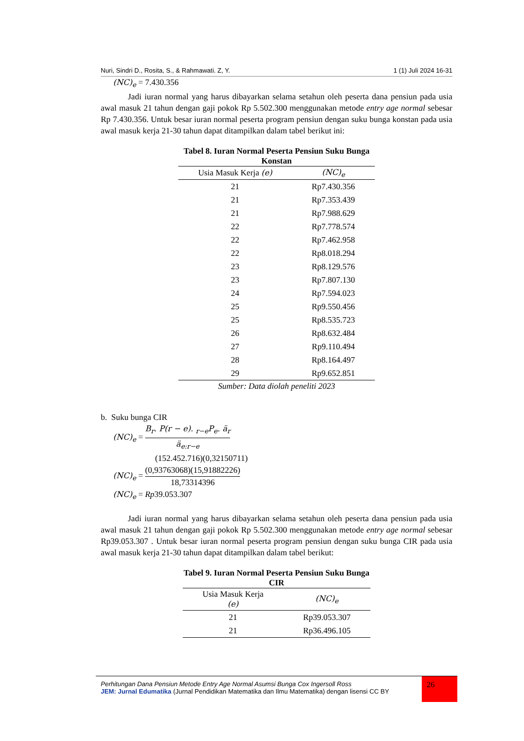Nuri, Sindri D., Rosita, S., & Rahmawati. Z, Y. 1 (1) Juli 2024 16-31
(NC)<sub>e</sub> = 7.430.356
Jadi iuran normal yang harus dibayarkan selama setahun oleh peserta dana pensiun pada usia awal masuk 21 tahun dengan gaji pokok Rp 5.502.300 menggunakan metode entry age normal sebesar Rp 7.430.356. Untuk besar iuran normal peserta program pensiun dengan suku bunga konstan pada usia awal masuk kerja 21-30 tahun dapat ditampilkan dalam tabel berikut ini:
Tabel 8. Iuran Normal Peserta Pensiun Suku Bunga Konstan
| Usia Masuk Kerja (e) | (NC)<sub>e</sub> |
| --- | --- |
| 21 | Rp7.430.356 |
| 21 | Rp7.353.439 |
| 21 | Rp7.988.629 |
| 22 | Rp7.778.574 |
| 22 | Rp7.462.958 |
| 22 | Rp8.018.294 |
| 23 | Rp8.129.576 |
| 23 | Rp7.807.130 |
| 24 | Rp7.594.023 |
| 25 | Rp9.550.456 |
| 25 | Rp8.535.723 |
| 26 | Rp8.632.484 |
| 27 | Rp9.110.494 |
| 28 | Rp8.164.497 |
| 29 | Rp9.652.851 |
Sumber: Data diolah peneliti 2023
b. Suku bunga CIR
(NC)<sub>e</sub> = B<sub>r</sub>. P(r − e). <sub>r−e</sub>P<sub>e</sub>. ä<sub>r</sub> ä<sub>e:r−e</sub>
(152.452.716)(0,32150711)
(NC)<sub>e</sub> = (0,93763068)(15,91882226) 18,73314396
(NC)<sub>e</sub> = Rp39.053.307
Jadi iuran normal yang harus dibayarkan selama setahun oleh peserta dana pensiun pada usia awal masuk 21 tahun dengan gaji pokok Rp 5.502.300 menggunakan metode entry age normal sebesar Rp39.053.307 . Untuk besar iuran normal peserta program pensiun dengan suku bunga CIR pada usia awal masuk kerja 21-30 tahun dapat ditampilkan dalam tabel berikut:
Tabel 9. Iuran Normal Peserta Pensiun Suku Bunga CIR
| Usia Masuk Kerja (e) | (NC)<sub>e</sub> |
| --- | --- |
| 21 | Rp39.053.307 |
| 21 | Rp36.496.105 |
Perhitungan Dana Pensiun Metode Entry Age Normal Asumsi Bunga Cox Ingersoll Ross
JEM: Jurnal Edumatika (Jurnal Pendidikan Matematika dan Ilmu Matematika) dengan lisensi CC BY
26